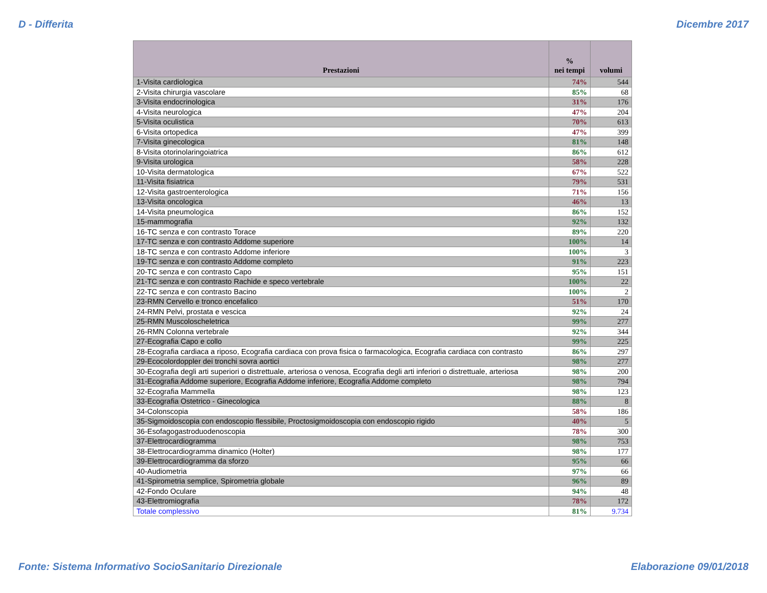D - Differita Dicembre 2017
| Prestazioni | % nei tempi | volumi |
| --- | --- | --- |
| 1-Visita cardiologica | 74% | 544 |
| 2-Visita chirurgia vascolare | 85% | 68 |
| 3-Visita endocrinologica | 31% | 176 |
| 4-Visita neurologica | 47% | 204 |
| 5-Visita oculistica | 70% | 613 |
| 6-Visita ortopedica | 47% | 399 |
| 7-Visita ginecologica | 81% | 148 |
| 8-Visita otorinolaringoiatrica | 86% | 612 |
| 9-Visita urologica | 58% | 228 |
| 10-Visita dermatologica | 67% | 522 |
| 11-Visita fisiatrica | 79% | 531 |
| 12-Visita gastroenterologica | 71% | 156 |
| 13-Visita oncologica | 46% | 13 |
| 14-Visita pneumologica | 86% | 152 |
| 15-mammografia | 92% | 132 |
| 16-TC senza e con contrasto Torace | 89% | 220 |
| 17-TC senza e con contrasto Addome superiore | 100% | 14 |
| 18-TC senza e con contrasto Addome inferiore | 100% | 3 |
| 19-TC senza e con contrasto Addome completo | 91% | 223 |
| 20-TC senza e con contrasto Capo | 95% | 151 |
| 21-TC senza e con contrasto Rachide e speco vertebrale | 100% | 22 |
| 22-TC senza e con contrasto Bacino | 100% | 2 |
| 23-RMN Cervello e tronco encefalico | 51% | 170 |
| 24-RMN Pelvi, prostata e vescica | 92% | 24 |
| 25-RMN Muscoloscheletrica | 99% | 277 |
| 26-RMN Colonna vertebrale | 92% | 344 |
| 27-Ecografia Capo e collo | 99% | 225 |
| 28-Ecografia cardiaca a riposo, Ecografia cardiaca con prova fisica o farmacologica, Ecografia cardiaca con contrasto | 86% | 297 |
| 29-Ecocolordoppler dei tronchi sovra aortici | 98% | 277 |
| 30-Ecografia degli arti superiori o distrettuale, arteriosa o venosa, Ecografia degli arti inferiori o distrettuale, arteriosa | 98% | 200 |
| 31-Ecografia Addome superiore, Ecografia Addome inferiore, Ecografia Addome completo | 98% | 794 |
| 32-Ecografia Mammella | 98% | 123 |
| 33-Ecografia Ostetrico - Ginecologica | 88% | 8 |
| 34-Colonscopia | 58% | 186 |
| 35-Sigmoidoscopia con endoscopio flessibile, Proctosigmoidoscopia con endoscopio rigido | 40% | 5 |
| 36-Esofagogastroduodenoscopia | 78% | 300 |
| 37-Elettrocardiogramma | 98% | 753 |
| 38-Elettrocardiogramma dinamico (Holter) | 98% | 177 |
| 39-Elettrocardiogramma da sforzo | 95% | 66 |
| 40-Audiometria | 97% | 66 |
| 41-Spirometria semplice, Spirometria globale | 96% | 89 |
| 42-Fondo Oculare | 94% | 48 |
| 43-Elettromiografia | 78% | 172 |
| Totale complessivo | 81% | 9.734 |
Fonte: Sistema Informativo SocioSanitario Direzionale Elaborazione 09/01/2018